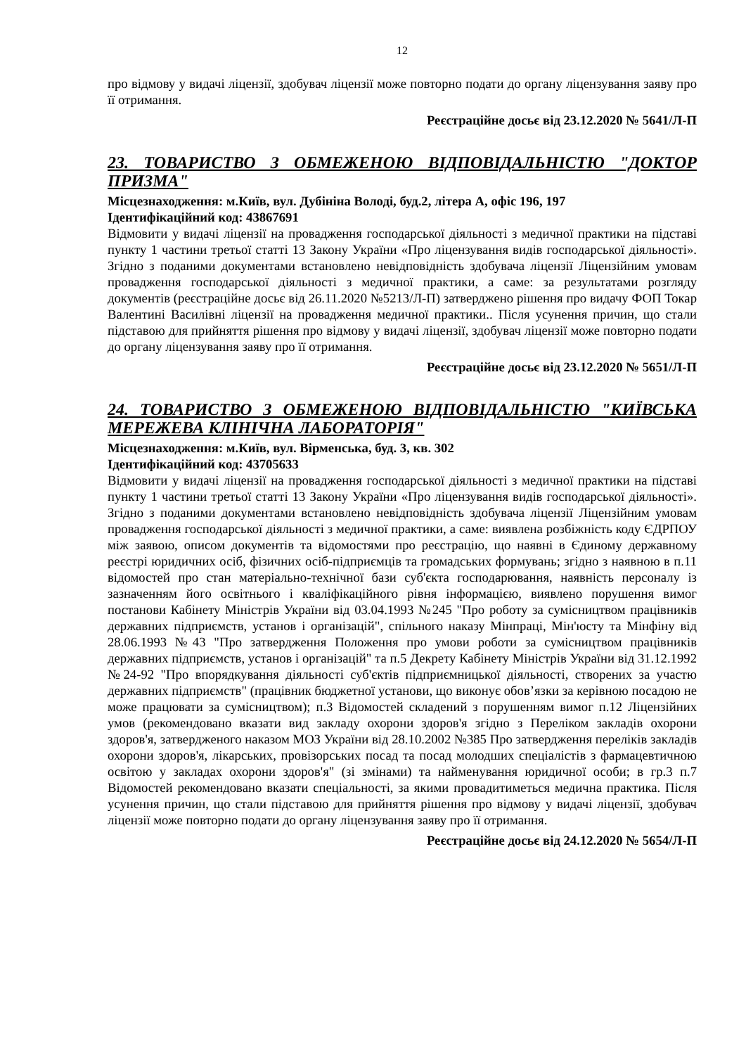12
про відмову у видачі ліцензії, здобувач ліцензії може повторно подати до органу ліцензування заяву про її отримання.
Реєстраційне досьє від 23.12.2020 № 5641/Л-П
23. ТОВАРИСТВО З ОБМЕЖЕНОЮ ВІДПОВІДАЛЬНІСТЮ "ДОКТОР ПРИЗМА"
Місцезнаходження: м.Київ, вул. Дубініна Володі, буд.2, літера А, офіс 196, 197
Ідентифікаційний код: 43867691
Відмовити у видачі ліцензії на провадження господарської діяльності з медичної практики на підставі пункту 1 частини третьої статті 13 Закону України «Про ліцензування видів господарської діяльності». Згідно з поданими документами встановлено невідповідність здобувача ліцензії Ліцензійним умовам провадження господарської діяльності з медичної практики, а саме: за результатами розгляду документів (реєстраційне досьє від 26.11.2020 №5213/Л-П) затверджено рішення про видачу ФОП Токар Валентині Василівні ліцензії на провадження медичної практики.. Після усунення причин, що стали підставою для прийняття рішення про відмову у видачі ліцензії, здобувач ліцензії може повторно подати до органу ліцензування заяву про її отримання.
Реєстраційне досьє від 23.12.2020 № 5651/Л-П
24. ТОВАРИСТВО З ОБМЕЖЕНОЮ ВІДПОВІДАЛЬНІСТЮ "КИЇВСЬКА МЕРЕЖЕВА КЛІНІЧНА ЛАБОРАТОРІЯ"
Місцезнаходження: м.Київ, вул. Вірменська, буд. 3, кв. 302
Ідентифікаційний код: 43705633
Відмовити у видачі ліцензії на провадження господарської діяльності з медичної практики на підставі пункту 1 частини третьої статті 13 Закону України «Про ліцензування видів господарської діяльності». Згідно з поданими документами встановлено невідповідність здобувача ліцензії Ліцензійним умовам провадження господарської діяльності з медичної практики, а саме: виявлена розбіжність коду ЄДРПОУ між заявою, описом документів та відомостями про реєстрацію, що наявні в Єдиному державному реєстрі юридичних осіб, фізичних осіб-підприємців та громадських формувань; згідно з наявною в п.11 відомостей про стан матеріально-технічної бази суб'єкта господарювання, наявність персоналу із зазначенням його освітнього і кваліфікаційного рівня інформацією, виявлено порушення вимог постанови Кабінету Міністрів України від 03.04.1993 №245 "Про роботу за сумісництвом працівників державних підприємств, установ і організацій", спільного наказу Мінпраці, Мін'юсту та Мінфіну від 28.06.1993 №43 "Про затвердження Положення про умови роботи за сумісництвом працівників державних підприємств, установ і організацій" та п.5 Декрету Кабінету Міністрів України від 31.12.1992 №24-92 "Про впорядкування діяльності суб'єктів підприємницької діяльності, створених за участю державних підприємств" (працівник бюджетної установи, що виконує обов’язки за керівною посадою не може працювати за сумісництвом); п.3 Відомостей складений з порушенням вимог п.12 Ліцензійних умов (рекомендовано вказати вид закладу охорони здоров'я згідно з Переліком закладів охорони здоров'я, затвердженого наказом МОЗ України від 28.10.2002 №385 Про затвердження переліків закладів охорони здоров'я, лікарських, провізорських посад та посад молодших спеціалістів з фармацевтичною освітою у закладах охорони здоров'я" (зі змінами) та найменування юридичної особи; в гр.3 п.7 Відомостей рекомендовано вказати спеціальності, за якими провадитиметься медична практика. Після усунення причин, що стали підставою для прийняття рішення про відмову у видачі ліцензії, здобувач ліцензії може повторно подати до органу ліцензування заяву про її отримання.
Реєстраційне досьє від 24.12.2020 № 5654/Л-П